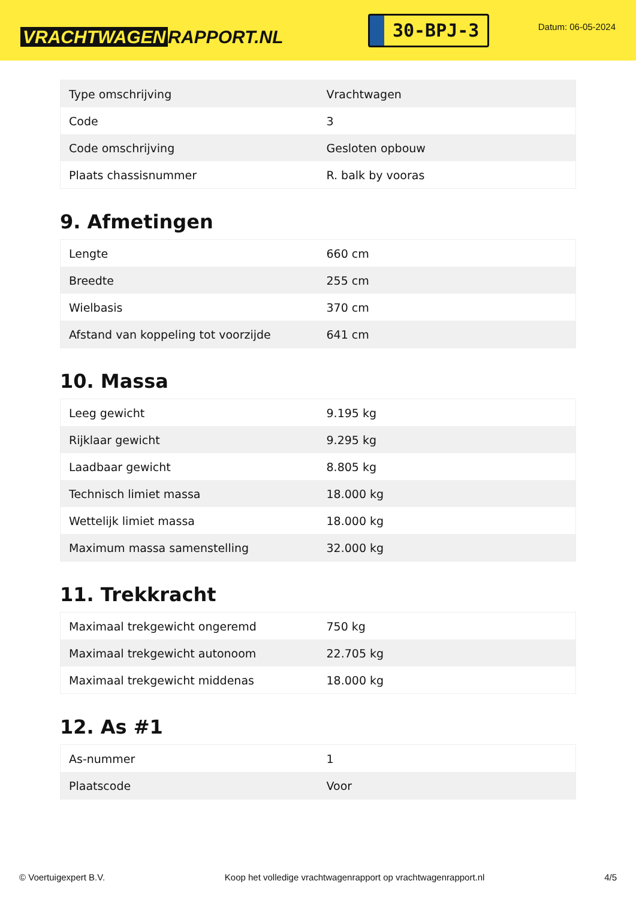VRACHTWAGEN RAPPORT.NL
30-BPJ-3
Datum: 06-05-2024
| Type omschrijving | Vrachtwagen |
| Code | 3 |
| Code omschrijving | Gesloten opbouw |
| Plaats chassisnummer | R. balk by vooras |
9. Afmetingen
| Lengte | 660 cm |
| Breedte | 255 cm |
| Wielbasis | 370 cm |
| Afstand van koppeling tot voorzijde | 641 cm |
10. Massa
| Leeg gewicht | 9.195 kg |
| Rijklaar gewicht | 9.295 kg |
| Laadbaar gewicht | 8.805 kg |
| Technisch limiet massa | 18.000 kg |
| Wettelijk limiet massa | 18.000 kg |
| Maximum massa samenstelling | 32.000 kg |
11. Trekkracht
| Maximaal trekgewicht ongeremd | 750 kg |
| Maximaal trekgewicht autonoom | 22.705 kg |
| Maximaal trekgewicht middenas | 18.000 kg |
12. As #1
| As-nummer | 1 |
| Plaatscode | Voor |
© Voertuigexpert B.V. Koop het volledige vrachtwagenrapport op vrachtwagenrapport.nl 4/5